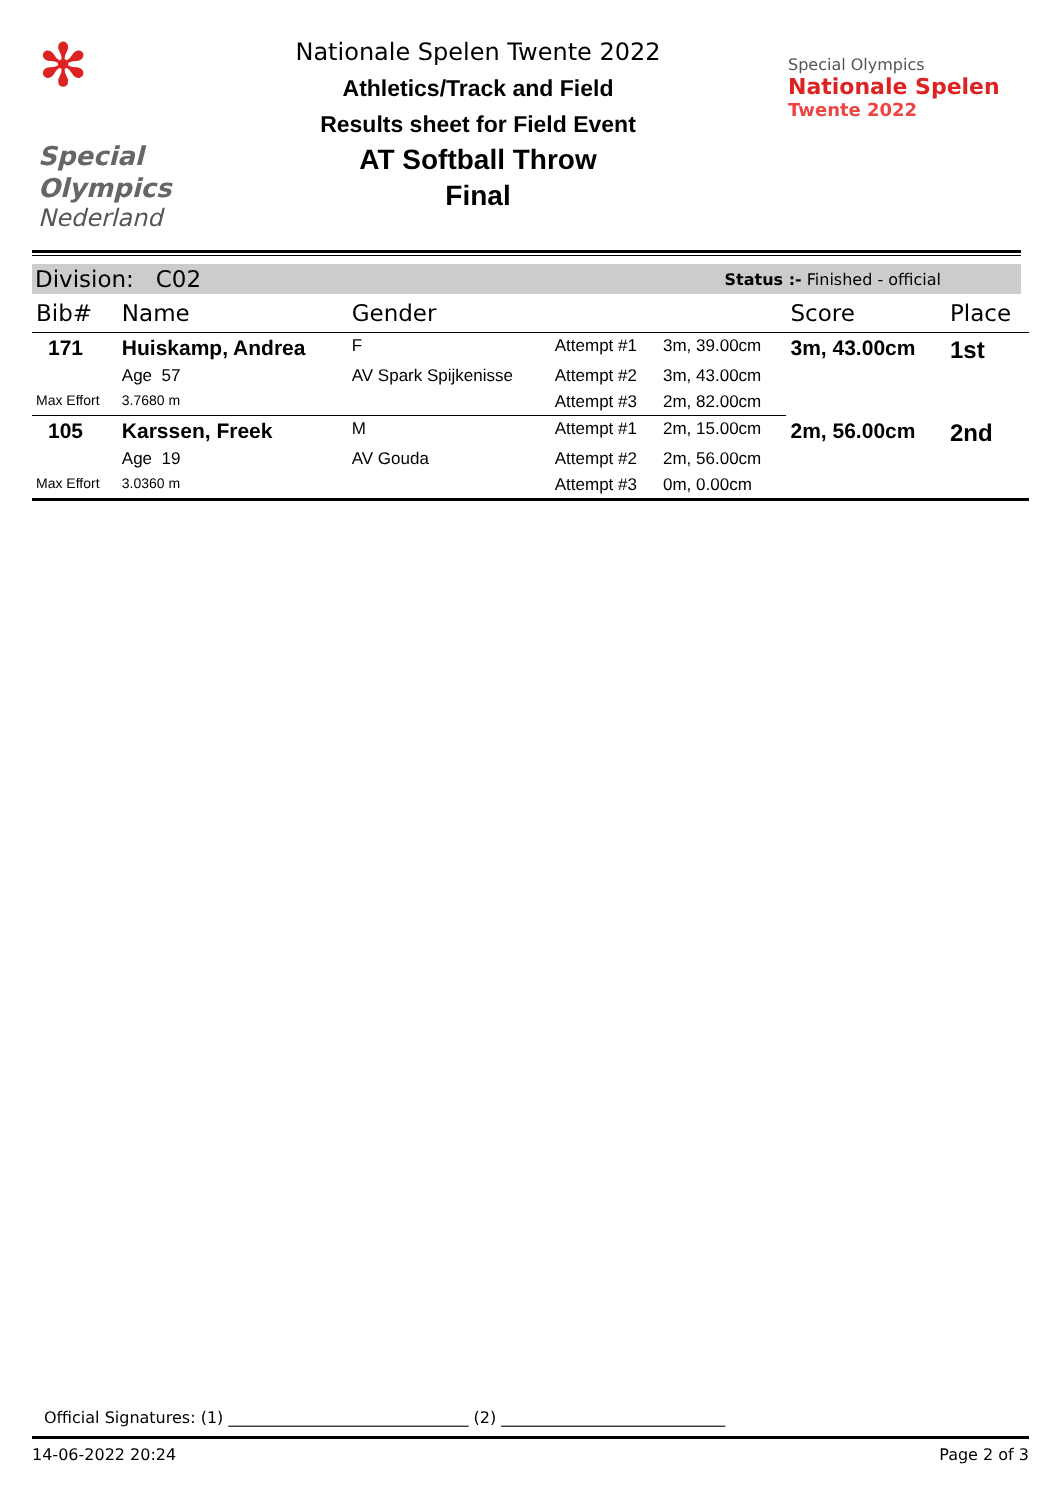✻
Special
Olympics
Nederland
Nationale Spelen Twente 2022
Athletics/Track and Field
Results sheet for Field Event
AT Softball Throw
Final
Special Olympics
Nationale Spelen
Twente 2022
Division: C02 Status :- Finished - official
| Bib# | Name | Gender | | | Score | Place |
| --- | --- | --- | --- | --- | --- | --- |
| 171 | Huiskamp, Andrea | F | Attempt #1 | 3m, 39.00cm | 3m, 43.00cm | 1st |
| | Age 57 | AV Spark Spijkenisse | Attempt #2 | 3m, 43.00cm | | |
| Max Effort | 3.7680 m | | Attempt #3 | 2m, 82.00cm | | |
| 105 | Karssen, Freek | M | Attempt #1 | 2m, 15.00cm | 2m, 56.00cm | 2nd |
| | Age 19 | AV Gouda | Attempt #2 | 2m, 56.00cm | | |
| Max Effort | 3.0360 m | | Attempt #3 | 0m, 0.00cm | | |
Official Signatures: (1) ______________________________ (2) ____________________________
14-06-2022 20:24 Page 2 of 3